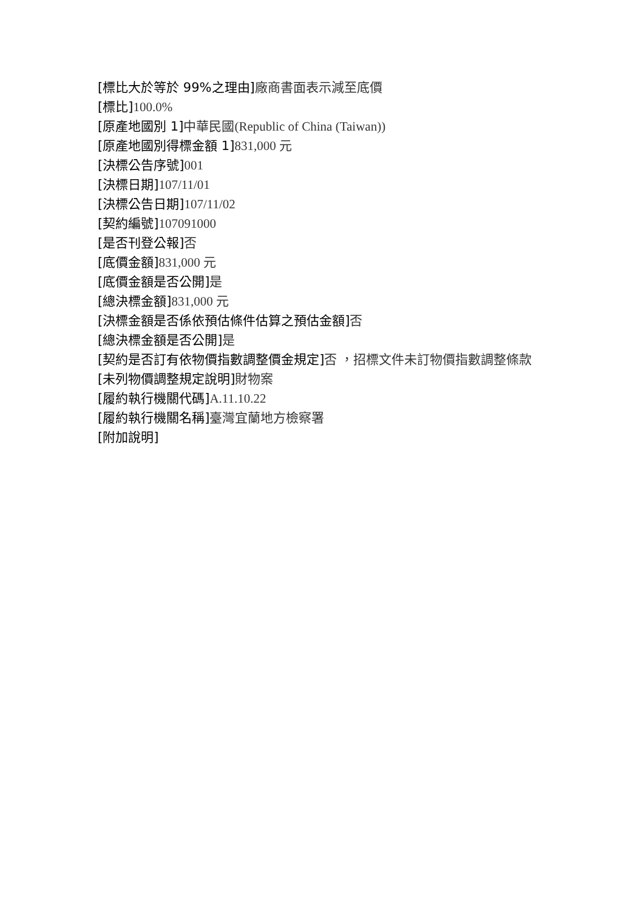[標比大於等於 99%之理由] 廠商書面表示減至底價
[標比] 100.0%
[原產地國別 1] 中華民國(Republic of China (Taiwan))
[原產地國別得標金額 1] 831,000 元
[決標公告序號] 001
[決標日期] 107/11/01
[決標公告日期] 107/11/02
[契約編號] 107091000
[是否刊登公報] 否
[底價金額] 831,000 元
[底價金額是否公開] 是
[總決標金額] 831,000 元
[決標金額是否係依預估條件估算之預估金額] 否
[總決標金額是否公開] 是
[契約是否訂有依物價指數調整價金規定] 否 ，招標文件未訂物價指數調整條款
[未列物價調整規定說明] 財物案
[履約執行機關代碼] A.11.10.22
[履約執行機關名稱] 臺灣宜蘭地方檢察署
[附加說明]